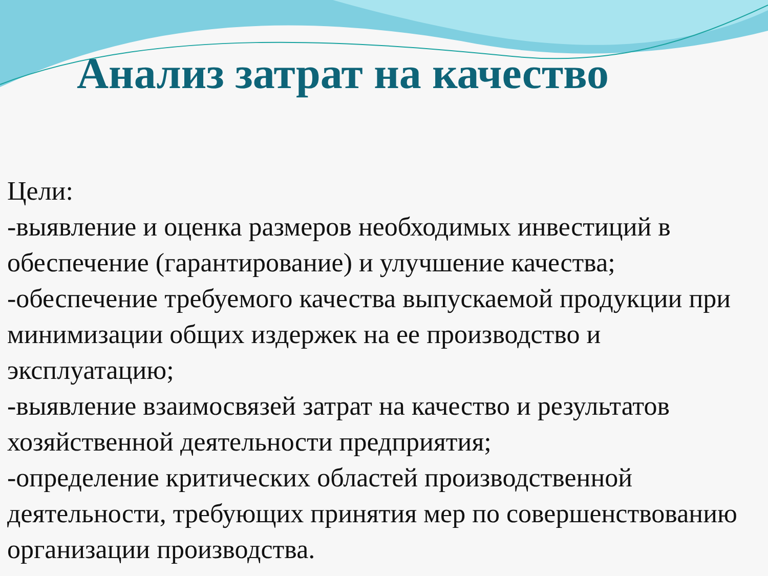Анализ затрат на качество
Цели:
-выявление и оценка размеров необходимых инвестиций в обеспечение (гарантирование) и улучшение качества;
-обеспечение требуемого качества выпускаемой продукции при минимизации общих издержек на ее производство и эксплуатацию;
-выявление взаимосвязей затрат на качество и результатов хозяйственной деятельности предприятия;
-определение критических областей производственной деятельности, требующих принятия мер по совершенствованию организации производства.